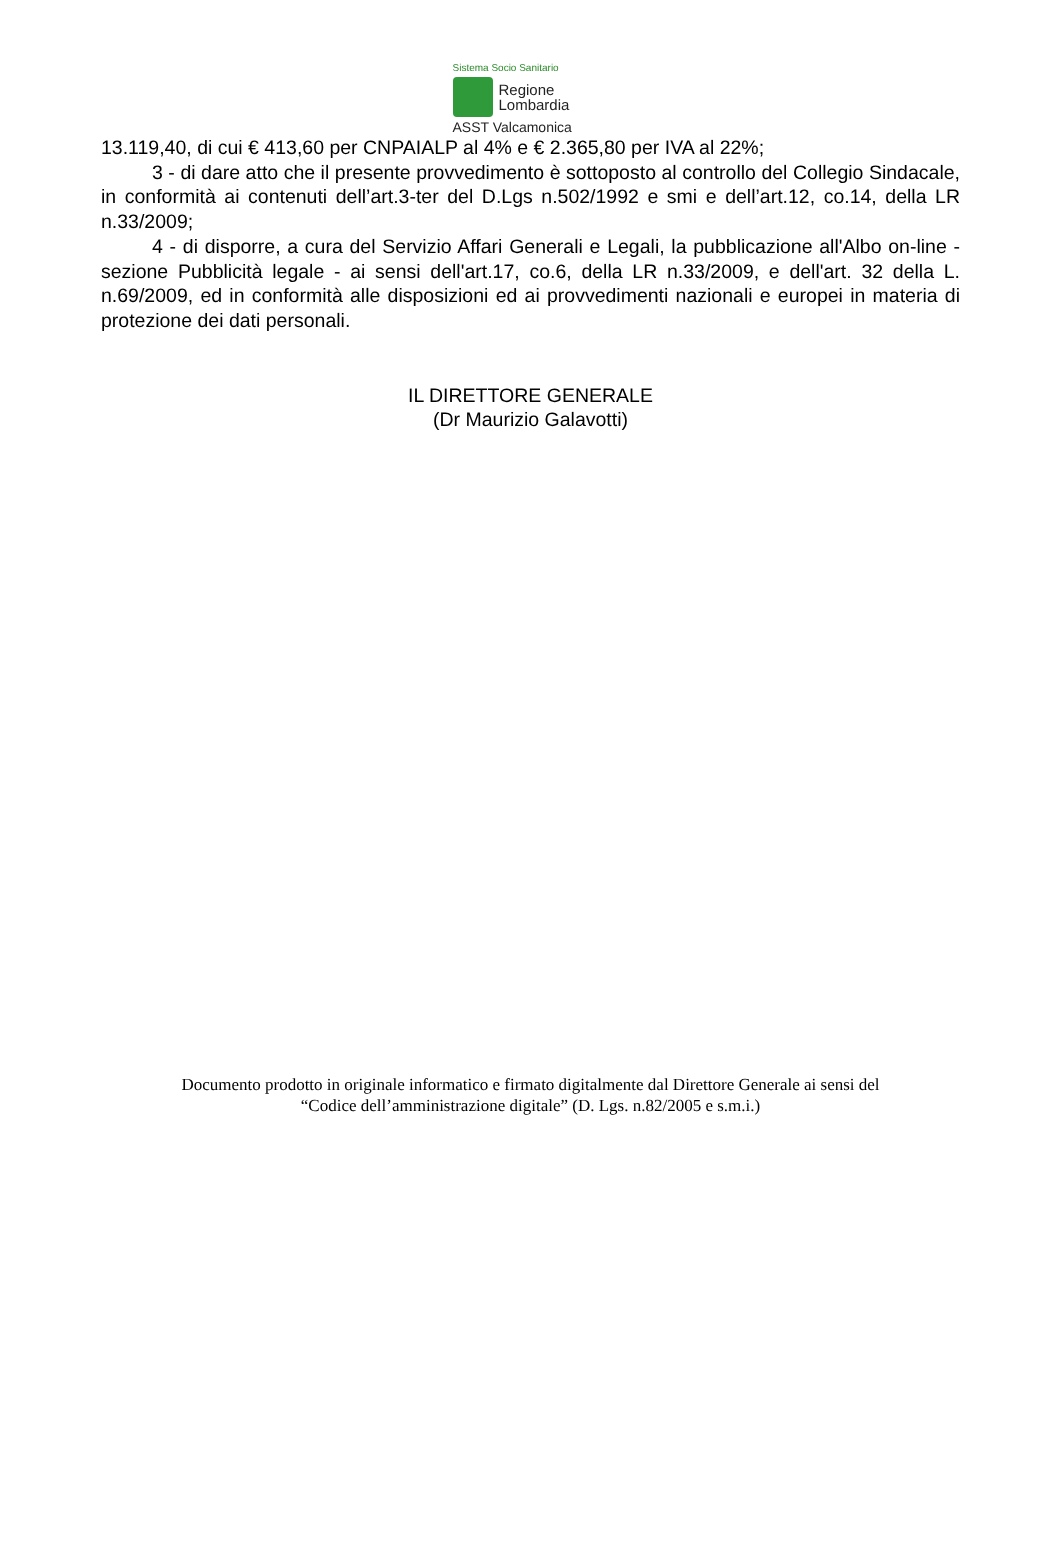Sistema Socio Sanitario
Regione
Lombardia
ASST Valcamonica
13.119,40, di cui € 413,60 per CNPAIALP al 4% e € 2.365,80 per IVA al 22%;
3 - di dare atto che il presente provvedimento è sottoposto al controllo del Collegio Sindacale, in conformità ai contenuti dell’art.3-ter del D.Lgs n.502/1992 e smi e dell’art.12, co.14, della LR n.33/2009;
4 - di disporre, a cura del Servizio Affari Generali e Legali, la pubblicazione all'Albo on-line - sezione Pubblicità legale - ai sensi dell'art.17, co.6, della LR n.33/2009, e dell'art. 32 della L. n.69/2009, ed in conformità alle disposizioni ed ai provvedimenti nazionali e europei in materia di protezione dei dati personali.
IL DIRETTORE GENERALE
(Dr Maurizio Galavotti)
Documento prodotto in originale informatico e firmato digitalmente dal Direttore Generale ai sensi del
“Codice dell’amministrazione digitale” (D. Lgs. n.82/2005 e s.m.i.)